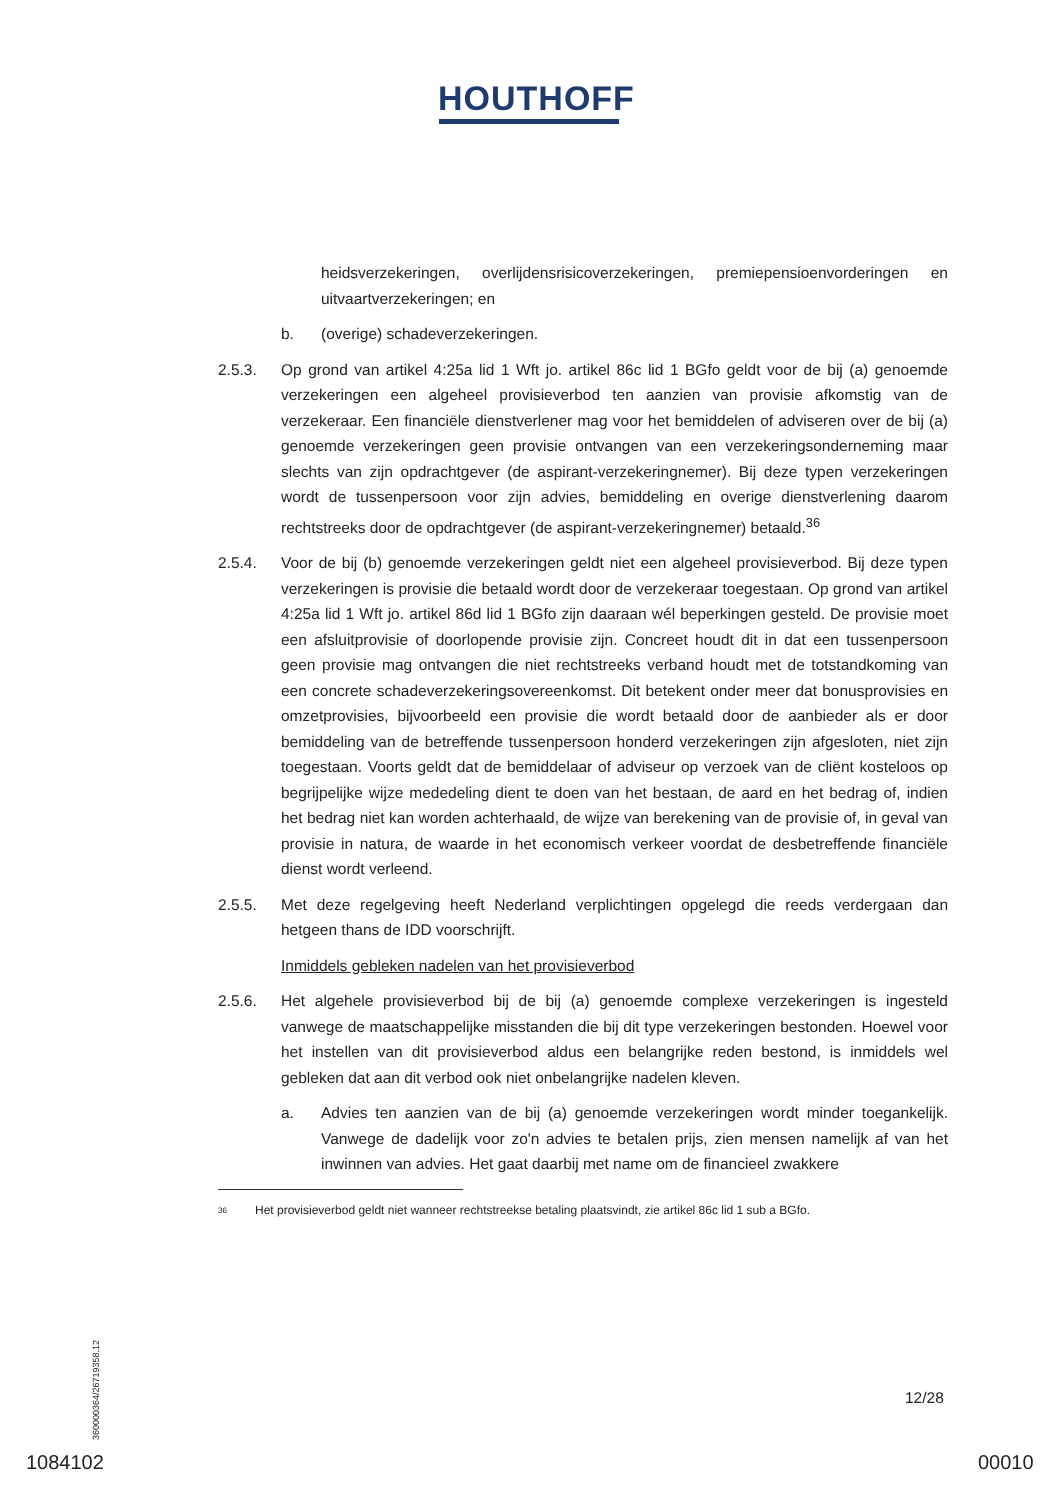HOUTHOFF
heidsverzekeringen, overlijdensrisicoverzekeringen, premiepensioenvorderingen en uitvaartverzekeringen; en
b. (overige) schadeverzekeringen.
2.5.3. Op grond van artikel 4:25a lid 1 Wft jo. artikel 86c lid 1 BGfo geldt voor de bij (a) genoemde verzekeringen een algeheel provisieverbod ten aanzien van provisie afkomstig van de verzekeraar. Een financiële dienstverlener mag voor het bemiddelen of adviseren over de bij (a) genoemde verzekeringen geen provisie ontvangen van een verzekeringsonderneming maar slechts van zijn opdrachtgever (de aspirant-verzekeringnemer). Bij deze typen verzekeringen wordt de tussenpersoon voor zijn advies, bemiddeling en overige dienstverlening daarom rechtstreeks door de opdrachtgever (de aspirant-verzekeringnemer) betaald.<sup>36</sup>
2.5.4. Voor de bij (b) genoemde verzekeringen geldt niet een algeheel provisieverbod. Bij deze typen verzekeringen is provisie die betaald wordt door de verzekeraar toegestaan. Op grond van artikel 4:25a lid 1 Wft jo. artikel 86d lid 1 BGfo zijn daaraan wél beperkingen gesteld. De provisie moet een afsluitprovisie of doorlopende provisie zijn. Concreet houdt dit in dat een tussenpersoon geen provisie mag ontvangen die niet rechtstreeks verband houdt met de totstandkoming van een concrete schadeverzekeringsovereenkomst. Dit betekent onder meer dat bonusprovisies en omzetprovisies, bijvoorbeeld een provisie die wordt betaald door de aanbieder als er door bemiddeling van de betreffende tussenpersoon honderd verzekeringen zijn afgesloten, niet zijn toegestaan. Voorts geldt dat de bemiddelaar of adviseur op verzoek van de cliënt kosteloos op begrijpelijke wijze mededeling dient te doen van het bestaan, de aard en het bedrag of, indien het bedrag niet kan worden achterhaald, de wijze van berekening van de provisie of, in geval van provisie in natura, de waarde in het economisch verkeer voordat de desbetreffende financiële dienst wordt verleend.
2.5.5. Met deze regelgeving heeft Nederland verplichtingen opgelegd die reeds verdergaan dan hetgeen thans de IDD voorschrijft.
Inmiddels gebleken nadelen van het provisieverbod
2.5.6. Het algehele provisieverbod bij de bij (a) genoemde complexe verzekeringen is ingesteld vanwege de maatschappelijke misstanden die bij dit type verzekeringen bestonden. Hoewel voor het instellen van dit provisieverbod aldus een belangrijke reden bestond, is inmiddels wel gebleken dat aan dit verbod ook niet onbelangrijke nadelen kleven.
a. Advies ten aanzien van de bij (a) genoemde verzekeringen wordt minder toegankelijk. Vanwege de dadelijk voor zo'n advies te betalen prijs, zien mensen namelijk af van het inwinnen van advies. Het gaat daarbij met name om de financieel zwakkere
36 Het provisieverbod geldt niet wanneer rechtstreekse betaling plaatsvindt, zie artikel 86c lid 1 sub a BGfo.
360000364/26719358.12
12/28
1084102 00010